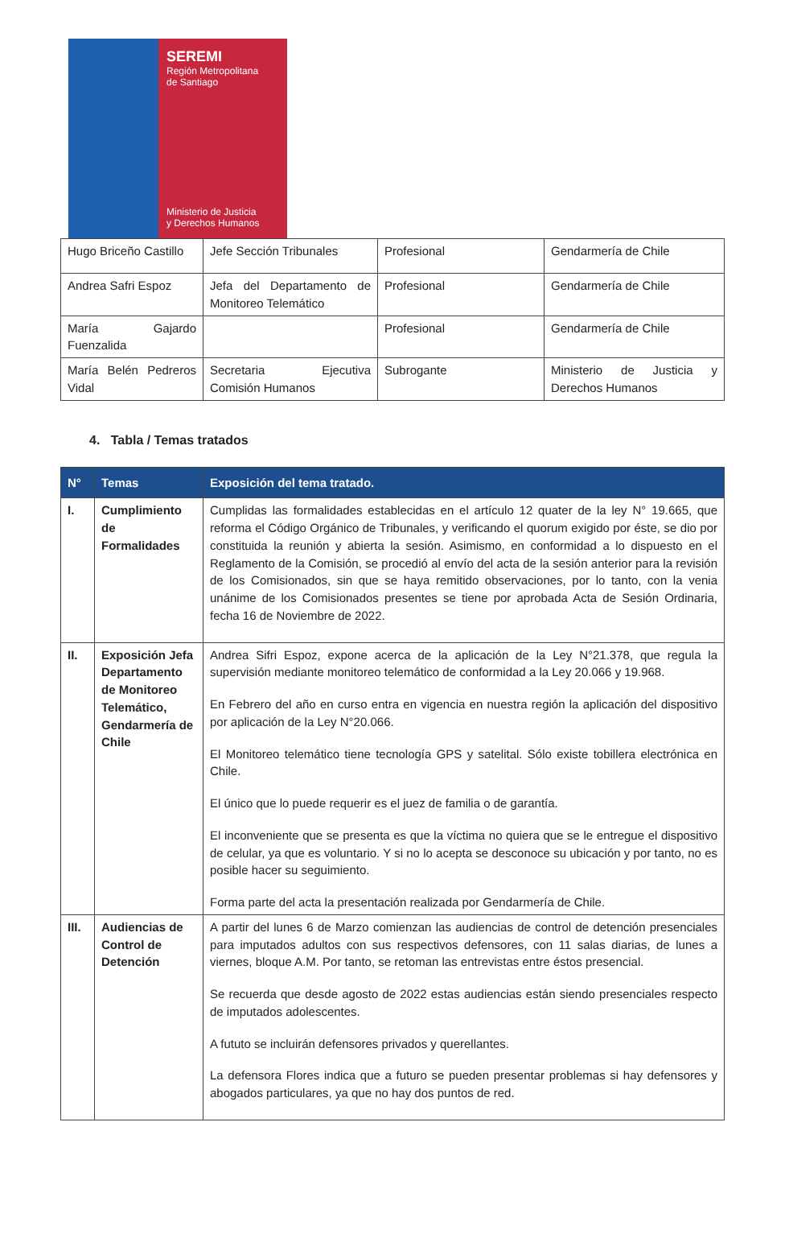SEREMI
Región Metropolitana
de Santiago
Ministerio de Justicia
y Derechos Humanos
| Hugo Briceño Castillo | Jefe Sección Tribunales | Profesional | Gendarmería de Chile |
| Andrea Safri Espoz | Jefa del Departamento de Monitoreo Telemático | Profesional | Gendarmería de Chile |
| María Gajardo Fuenzalida | | Profesional | Gendarmería de Chile |
| María Belén Pedreros Vidal | Secretaria Ejecutiva Comisión Humanos | Subrogante | Ministerio de Justicia y Derechos Humanos |
4. Tabla / Temas tratados
| N° | Temas | Exposición del tema tratado. |
| --- | --- | --- |
| I. | Cumplimiento de Formalidades | Cumplidas las formalidades establecidas en el artículo 12 quater de la ley N° 19.665, que reforma el Código Orgánico de Tribunales, y verificando el quorum exigido por éste, se dio por constituida la reunión y abierta la sesión. Asimismo, en conformidad a lo dispuesto en el Reglamento de la Comisión, se procedió al envío del acta de la sesión anterior para la revisión de los Comisionados, sin que se haya remitido observaciones, por lo tanto, con la venia unánime de los Comisionados presentes se tiene por aprobada Acta de Sesión Ordinaria, fecha 16 de Noviembre de 2022. |
| II. | Exposición Jefa Departamento de Monitoreo Telemático, Gendarmería de Chile | Andrea Sifri Espoz, expone acerca de la aplicación de la Ley N°21.378, que regula la supervisión mediante monitoreo telemático de conformidad a la Ley 20.066 y 19.968. En Febrero del año en curso entra en vigencia en nuestra región la aplicación del dispositivo por aplicación de la Ley N°20.066. El Monitoreo telemático tiene tecnología GPS y satelital. Sólo existe tobillera electrónica en Chile. El único que lo puede requerir es el juez de familia o de garantía. El inconveniente que se presenta es que la víctima no quiera que se le entregue el dispositivo de celular, ya que es voluntario. Y si no lo acepta se desconoce su ubicación y por tanto, no es posible hacer su seguimiento. Forma parte del acta la presentación realizada por Gendarmería de Chile. |
| III. | Audiencias de Control de Detención | A partir del lunes 6 de Marzo comienzan las audiencias de control de detención presenciales para imputados adultos con sus respectivos defensores, con 11 salas diarias, de lunes a viernes, bloque A.M. Por tanto, se retoman las entrevistas entre éstos presencial. Se recuerda que desde agosto de 2022 estas audiencias están siendo presenciales respecto de imputados adolescentes. A fututo se incluirán defensores privados y querellantes. La defensora Flores indica que a futuro se pueden presentar problemas si hay defensores y abogados particulares, ya que no hay dos puntos de red. |